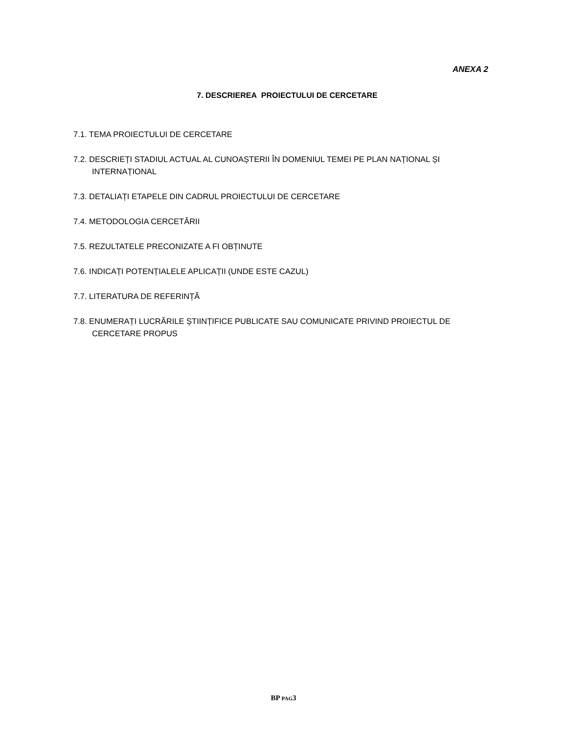ANEXA 2
7. DESCRIEREA PROIECTULUI DE CERCETARE
7.1. TEMA PROIECTULUI DE CERCETARE
7.2. DESCRIEȚI STADIUL ACTUAL AL CUNOAȘTERII ÎN DOMENIUL TEMEI PE PLAN NAȚIONAL ȘI INTERNAȚIONAL
7.3. DETALIAȚI ETAPELE DIN CADRUL PROIECTULUI DE CERCETARE
7.4. METODOLOGIA CERCETĂRII
7.5. REZULTATELE PRECONIZATE A FI OBȚINUTE
7.6. INDICAȚI POTENȚIALELE APLICAȚII (UNDE ESTE CAZUL)
7.7. LITERATURA DE REFERINȚĂ
7.8. ENUMERAȚI LUCRĂRILE ȘTIINȚIFICE PUBLICATE SAU COMUNICATE PRIVIND PROIECTUL DE CERCETARE PROPUS
BP PAG3